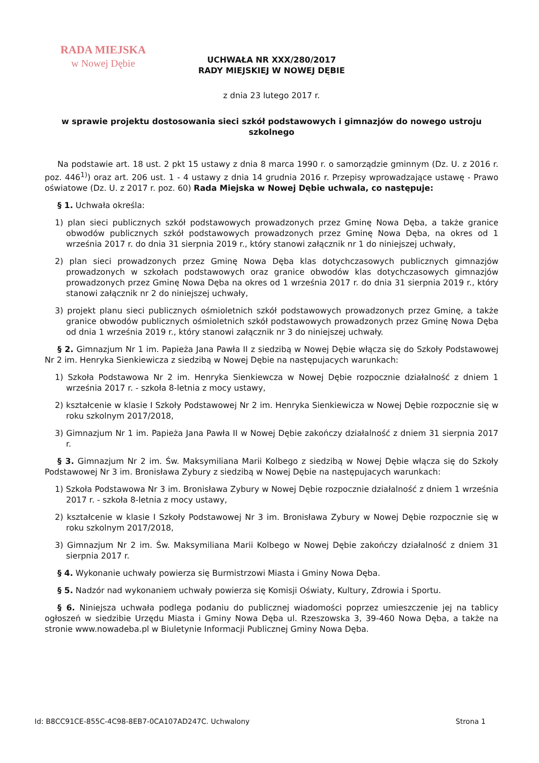RADA MIEJSKA
w Nowej Dębie
UCHWAŁA NR XXX/280/2017
RADY MIEJSKIEJ W NOWEJ DĘBIE
z dnia 23 lutego 2017 r.
w sprawie projektu dostosowania sieci szkół podstawowych i gimnazjów do nowego ustroju szkolnego
Na podstawie art. 18 ust. 2 pkt 15 ustawy z dnia 8 marca 1990 r. o samorządzie gminnym (Dz. U. z 2016 r. poz. 446<sup>1)</sup>) oraz art. 206 ust. 1 - 4 ustawy z dnia 14 grudnia 2016 r. Przepisy wprowadzające ustawę - Prawo oświatowe (Dz. U. z 2017 r. poz. 60) Rada Miejska w Nowej Dębie uchwala, co następuje:
§ 1. Uchwała określa:
1) plan sieci publicznych szkół podstawowych prowadzonych przez Gminę Nowa Dęba, a także granice obwodów publicznych szkół podstawowych prowadzonych przez Gminę Nowa Dęba, na okres od 1 września 2017 r. do dnia 31 sierpnia 2019 r., który stanowi załącznik nr 1 do niniejszej uchwały,
2) plan sieci prowadzonych przez Gminę Nowa Dęba klas dotychczasowych publicznych gimnazjów prowadzonych w szkołach podstawowych oraz granice obwodów klas dotychczasowych gimnazjów prowadzonych przez Gminę Nowa Dęba na okres od 1 września 2017 r. do dnia 31 sierpnia 2019 r., który stanowi załącznik nr 2 do niniejszej uchwały,
3) projekt planu sieci publicznych ośmioletnich szkół podstawowych prowadzonych przez Gminę, a także granice obwodów publicznych ośmioletnich szkół podstawowych prowadzonych przez Gminę Nowa Dęba od dnia 1 września 2019 r., który stanowi załącznik nr 3 do niniejszej uchwały.
§ 2. Gimnazjum Nr 1 im. Papieża Jana Pawła II z siedzibą w Nowej Dębie włącza się do Szkoły Podstawowej Nr 2 im. Henryka Sienkiewicza z siedzibą w Nowej Dębie na następujacych warunkach:
1) Szkoła Podstawowa Nr 2 im. Henryka Sienkiewcza w Nowej Dębie rozpocznie działalność z dniem 1 września 2017 r. - szkoła 8-letnia z mocy ustawy,
2) kształcenie w klasie I Szkoły Podstawowej Nr 2 im. Henryka Sienkiewicza w Nowej Dębie rozpocznie się w roku szkolnym 2017/2018,
3) Gimnazjum Nr 1 im. Papieża Jana Pawła II w Nowej Dębie zakończy działalność z dniem 31 sierpnia 2017 r.
§ 3. Gimnazjum Nr 2 im. Św. Maksymiliana Marii Kolbego z siedzibą w Nowej Dębie włącza się do Szkoły Podstawowej Nr 3 im. Bronisława Zybury z siedzibą w Nowej Dębie na następujacych warunkach:
1) Szkoła Podstawowa Nr 3 im. Bronisława Zybury w Nowej Dębie rozpocznie działalność z dniem 1 września 2017 r. - szkoła 8-letnia z mocy ustawy,
2) kształcenie w klasie I Szkoły Podstawowej Nr 3 im. Bronisława Zybury w Nowej Dębie rozpocznie się w roku szkolnym 2017/2018,
3) Gimnazjum Nr 2 im. Św. Maksymiliana Marii Kolbego w Nowej Dębie zakończy działalność z dniem 31 sierpnia 2017 r.
§ 4. Wykonanie uchwały powierza się Burmistrzowi Miasta i Gminy Nowa Dęba.
§ 5. Nadzór nad wykonaniem uchwały powierza się Komisji Oświaty, Kultury, Zdrowia i Sportu.
§ 6. Niniejsza uchwała podlega podaniu do publicznej wiadomości poprzez umieszczenie jej na tablicy ogłoszeń w siedzibie Urzędu Miasta i Gminy Nowa Dęba ul. Rzeszowska 3, 39-460 Nowa Dęba, a także na stronie www.nowadeba.pl w Biuletynie Informacji Publicznej Gminy Nowa Dęba.
Id: B8CC91CE-855C-4C98-8EB7-0CA107AD247C. Uchwalony Strona 1